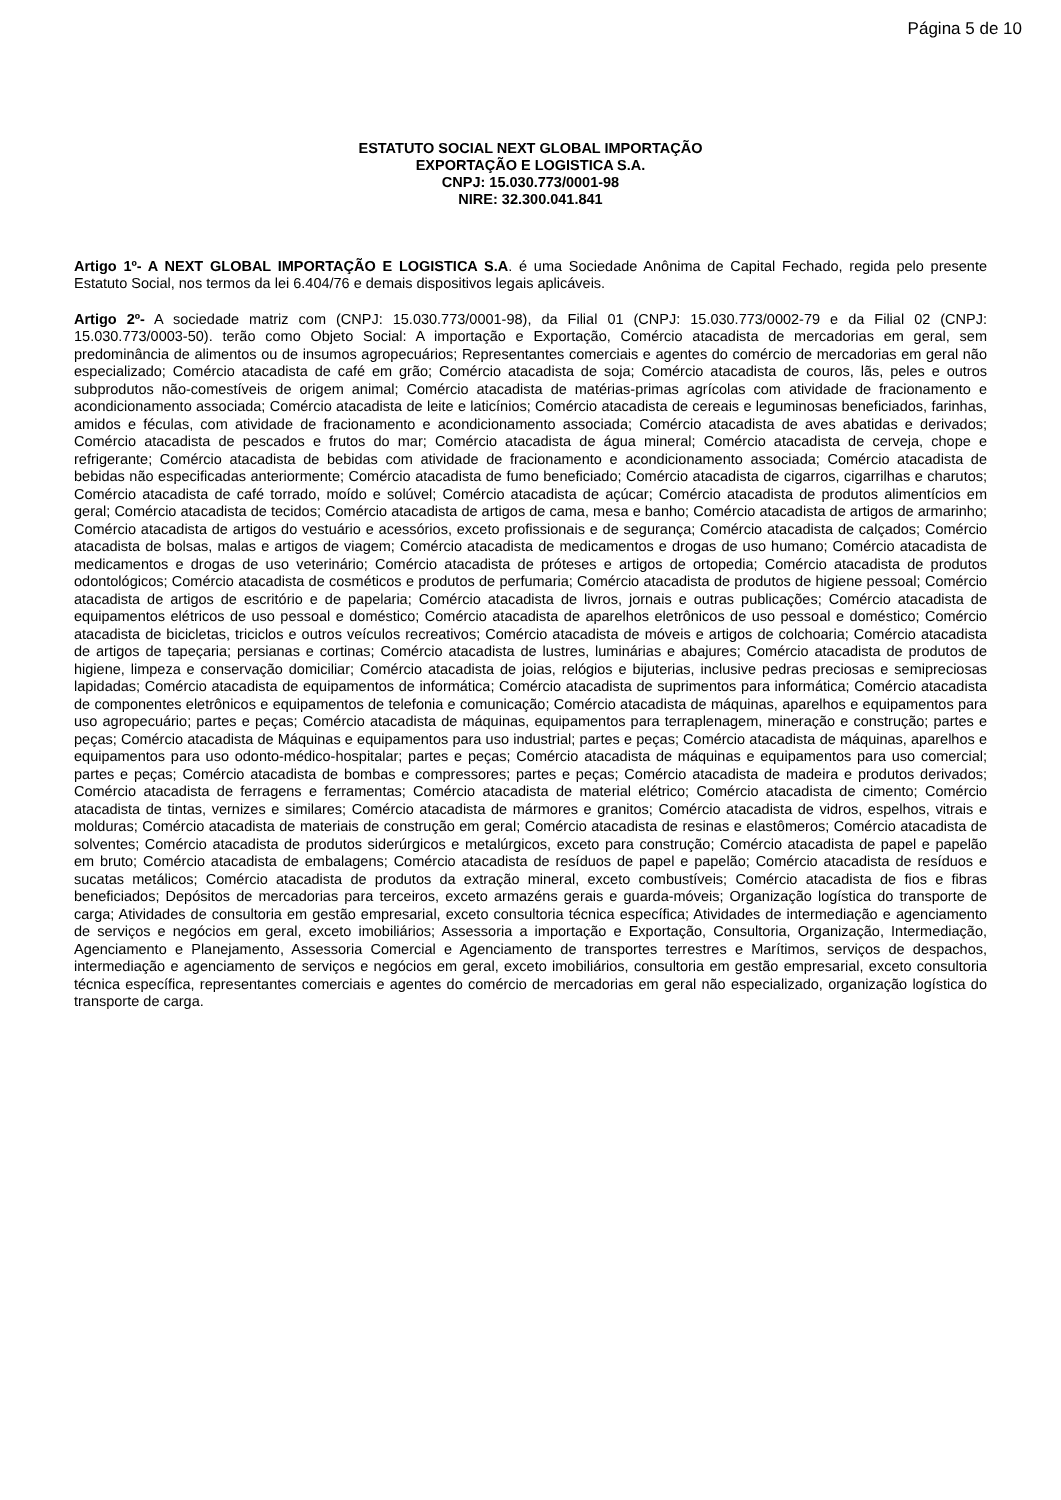Página 5 de 10
ESTATUTO SOCIAL NEXT GLOBAL IMPORTAÇÃO
EXPORTAÇÃO E LOGISTICA S.A.
CNPJ: 15.030.773/0001-98
NIRE: 32.300.041.841
Artigo 1º- A NEXT GLOBAL IMPORTAÇÃO E LOGISTICA S.A. é uma Sociedade Anônima de Capital Fechado, regida pelo presente Estatuto Social, nos termos da lei 6.404/76 e demais dispositivos legais aplicáveis.
Artigo 2º- A sociedade matriz com (CNPJ: 15.030.773/0001-98), da Filial 01 (CNPJ: 15.030.773/0002-79 e da Filial 02 (CNPJ: 15.030.773/0003-50). terão como Objeto Social: A importação e Exportação, Comércio atacadista de mercadorias em geral, sem predominância de alimentos ou de insumos agropecuários; Representantes comerciais e agentes do comércio de mercadorias em geral não especializado; Comércio atacadista de café em grão; Comércio atacadista de soja; Comércio atacadista de couros, lãs, peles e outros subprodutos não-comestíveis de origem animal; Comércio atacadista de matérias-primas agrícolas com atividade de fracionamento e acondicionamento associada; Comércio atacadista de leite e laticínios; Comércio atacadista de cereais e leguminosas beneficiados, farinhas, amidos e féculas, com atividade de fracionamento e acondicionamento associada; Comércio atacadista de aves abatidas e derivados; Comércio atacadista de pescados e frutos do mar; Comércio atacadista de água mineral; Comércio atacadista de cerveja, chope e refrigerante; Comércio atacadista de bebidas com atividade de fracionamento e acondicionamento associada; Comércio atacadista de bebidas não especificadas anteriormente; Comércio atacadista de fumo beneficiado; Comércio atacadista de cigarros, cigarrilhas e charutos; Comércio atacadista de café torrado, moído e solúvel; Comércio atacadista de açúcar; Comércio atacadista de produtos alimentícios em geral; Comércio atacadista de tecidos; Comércio atacadista de artigos de cama, mesa e banho; Comércio atacadista de artigos de armarinho; Comércio atacadista de artigos do vestuário e acessórios, exceto profissionais e de segurança; Comércio atacadista de calçados; Comércio atacadista de bolsas, malas e artigos de viagem; Comércio atacadista de medicamentos e drogas de uso humano; Comércio atacadista de medicamentos e drogas de uso veterinário; Comércio atacadista de próteses e artigos de ortopedia; Comércio atacadista de produtos odontológicos; Comércio atacadista de cosméticos e produtos de perfumaria; Comércio atacadista de produtos de higiene pessoal; Comércio atacadista de artigos de escritório e de papelaria; Comércio atacadista de livros, jornais e outras publicações; Comércio atacadista de equipamentos elétricos de uso pessoal e doméstico; Comércio atacadista de aparelhos eletrônicos de uso pessoal e doméstico; Comércio atacadista de bicicletas, triciclos e outros veículos recreativos; Comércio atacadista de móveis e artigos de colchoaria; Comércio atacadista de artigos de tapeçaria; persianas e cortinas; Comércio atacadista de lustres, luminárias e abajures; Comércio atacadista de produtos de higiene, limpeza e conservação domiciliar; Comércio atacadista de joias, relógios e bijuterias, inclusive pedras preciosas e semipreciosas lapidadas; Comércio atacadista de equipamentos de informática; Comércio atacadista de suprimentos para informática; Comércio atacadista de componentes eletrônicos e equipamentos de telefonia e comunicação; Comércio atacadista de máquinas, aparelhos e equipamentos para uso agropecuário; partes e peças; Comércio atacadista de máquinas, equipamentos para terraplenagem, mineração e construção; partes e peças; Comércio atacadista de Máquinas e equipamentos para uso industrial; partes e peças; Comércio atacadista de máquinas, aparelhos e equipamentos para uso odonto-médico-hospitalar; partes e peças; Comércio atacadista de máquinas e equipamentos para uso comercial; partes e peças; Comércio atacadista de bombas e compressores; partes e peças; Comércio atacadista de madeira e produtos derivados; Comércio atacadista de ferragens e ferramentas; Comércio atacadista de material elétrico; Comércio atacadista de cimento; Comércio atacadista de tintas, vernizes e similares; Comércio atacadista de mármores e granitos; Comércio atacadista de vidros, espelhos, vitrais e molduras; Comércio atacadista de materiais de construção em geral; Comércio atacadista de resinas e elastômeros; Comércio atacadista de solventes; Comércio atacadista de produtos siderúrgicos e metalúrgicos, exceto para construção; Comércio atacadista de papel e papelão em bruto; Comércio atacadista de embalagens; Comércio atacadista de resíduos de papel e papelão; Comércio atacadista de resíduos e sucatas metálicos; Comércio atacadista de produtos da extração mineral, exceto combustíveis; Comércio atacadista de fios e fibras beneficiados; Depósitos de mercadorias para terceiros, exceto armazéns gerais e guarda-móveis; Organização logística do transporte de carga; Atividades de consultoria em gestão empresarial, exceto consultoria técnica específica; Atividades de intermediação e agenciamento de serviços e negócios em geral, exceto imobiliários; Assessoria a importação e Exportação, Consultoria, Organização, Intermediação, Agenciamento e Planejamento, Assessoria Comercial e Agenciamento de transportes terrestres e Marítimos, serviços de despachos, intermediação e agenciamento de serviços e negócios em geral, exceto imobiliários, consultoria em gestão empresarial, exceto consultoria técnica específica, representantes comerciais e agentes do comércio de mercadorias em geral não especializado, organização logística do transporte de carga.